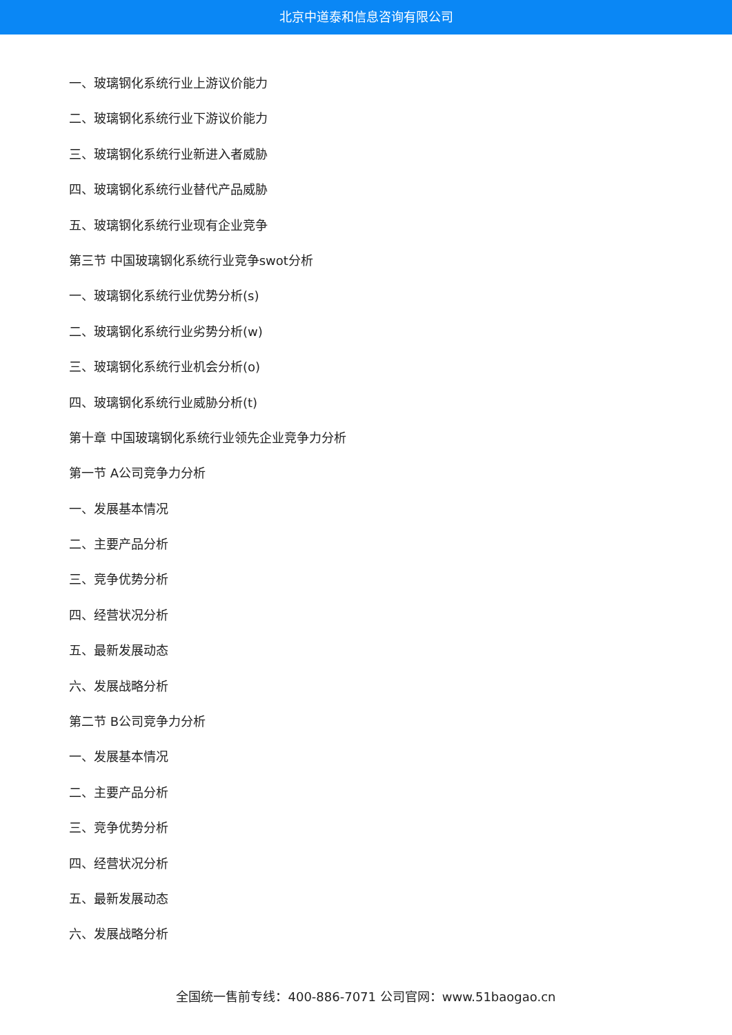北京中道泰和信息咨询有限公司
一、玻璃钢化系统行业上游议价能力
二、玻璃钢化系统行业下游议价能力
三、玻璃钢化系统行业新进入者威胁
四、玻璃钢化系统行业替代产品威胁
五、玻璃钢化系统行业现有企业竞争
第三节 中国玻璃钢化系统行业竞争swot分析
一、玻璃钢化系统行业优势分析(s)
二、玻璃钢化系统行业劣势分析(w)
三、玻璃钢化系统行业机会分析(o)
四、玻璃钢化系统行业威胁分析(t)
第十章 中国玻璃钢化系统行业领先企业竞争力分析
第一节 A公司竞争力分析
一、发展基本情况
二、主要产品分析
三、竞争优势分析
四、经营状况分析
五、最新发展动态
六、发展战略分析
第二节 B公司竞争力分析
一、发展基本情况
二、主要产品分析
三、竞争优势分析
四、经营状况分析
五、最新发展动态
六、发展战略分析
全国统一售前专线：400-886-7071 公司官网：www.51baogao.cn